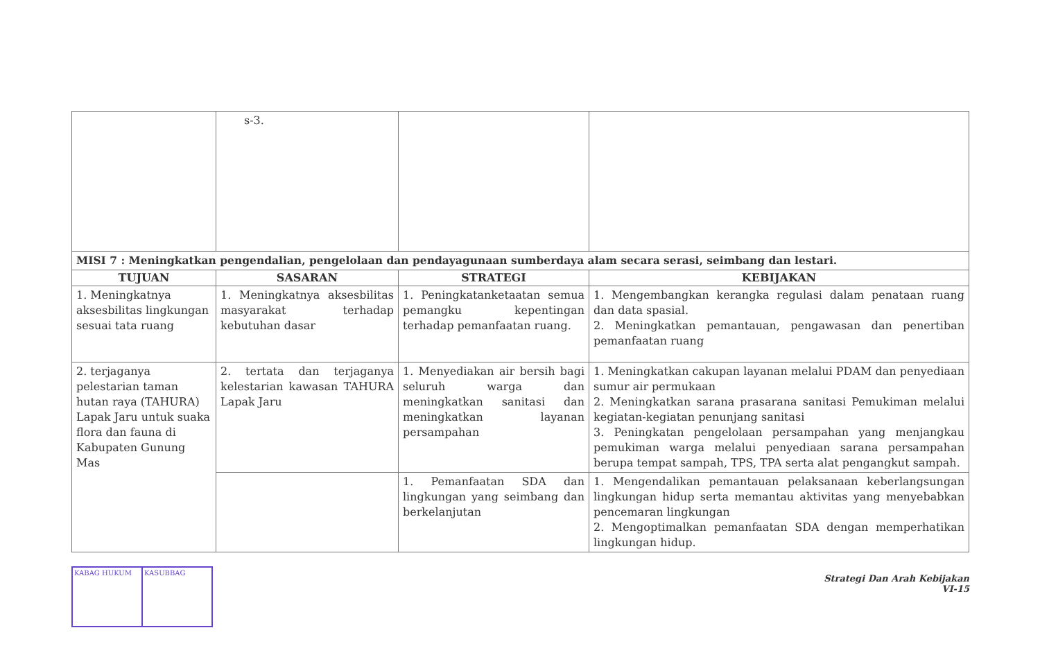| | s-3. | | |
| MISI 7 : Meningkatkan pengendalian, pengelolaan dan pendayagunaan sumberdaya alam secara serasi, seimbang dan lestari. | | | |
| TUJUAN | SASARAN | STRATEGI | KEBIJAKAN |
| 1. Meningkatnya aksesbilitas lingkungan sesuai tata ruang | 1. Meningkatnya aksesbilitas masyarakat terhadap kebutuhan dasar | 1. Peningkatanketaatan semua pemangku kepentingan terhadap pemanfaatan ruang. | 1. Mengembangkan kerangka regulasi dalam penataan ruang dan data spasial. 2. Meningkatkan pemantauan, pengawasan dan penertiban pemanfaatan ruang |
| 2. terjaganya pelestarian taman hutan raya (TAHURA) Lapak Jaru untuk suaka flora dan fauna di Kabupaten Gunung Mas | 2. tertata dan terjaganya kelestarian kawasan TAHURA Lapak Jaru | 1. Menyediakan air bersih bagi seluruh warga dan meningkatkan sanitasi dan meningkatkan layanan persampahan | 1. Meningkatkan cakupan layanan melalui PDAM dan penyediaan sumur air permukaan 2. Meningkatkan sarana prasarana sanitasi Pemukiman melalui kegiatan-kegiatan penunjang sanitasi 3. Peningkatan pengelolaan persampahan yang menjangkau pemukiman warga melalui penyediaan sarana persampahan berupa tempat sampah, TPS, TPA serta alat pengangkut sampah. |
| | | 1. Pemanfaatan SDA dan lingkungan yang seimbang dan berkelanjutan | 1. Mengendalikan pemantauan pelaksanaan keberlangsungan lingkungan hidup serta memantau aktivitas yang menyebabkan pencemaran lingkungan 2. Mengoptimalkan pemanfaatan SDA dengan memperhatikan lingkungan hidup. |
Strategi Dan Arah Kebijakan
VI-15
KABAG HUKUM KASUBBAG